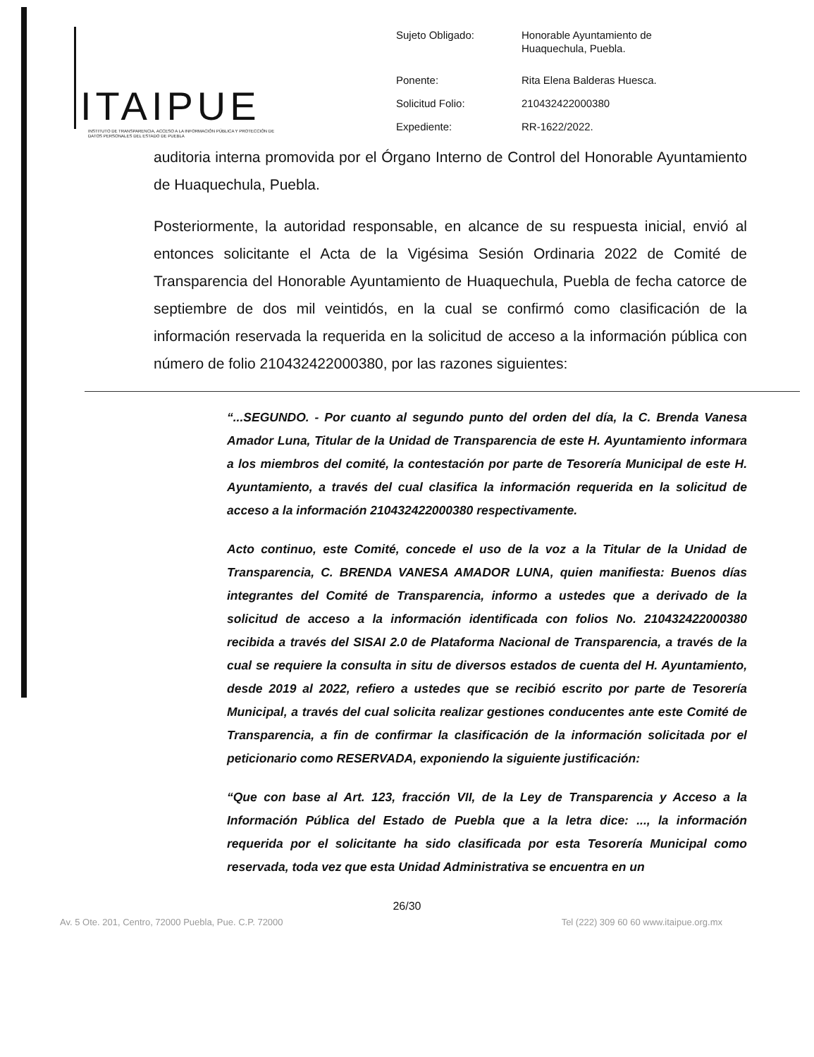ITAIPUE
INSTITUTO DE TRANSPARENCIA, ACCESO A LA INFORMACIÓN PÚBLICA Y PROTECCIÓN DE DATOS PERSONALES DEL ESTADO DE PUEBLA
| Sujeto Obligado: | Honorable Ayuntamiento de Huaquechula, Puebla. |
| Ponente: | Rita Elena Balderas Huesca. |
| Solicitud Folio: | 210432422000380 |
| Expediente: | RR-1622/2022. |
auditoria interna promovida por el Órgano Interno de Control del Honorable Ayuntamiento de Huaquechula, Puebla.
Posteriormente, la autoridad responsable, en alcance de su respuesta inicial, envió al entonces solicitante el Acta de la Vigésima Sesión Ordinaria 2022 de Comité de Transparencia del Honorable Ayuntamiento de Huaquechula, Puebla de fecha catorce de septiembre de dos mil veintidós, en la cual se confirmó como clasificación de la información reservada la requerida en la solicitud de acceso a la información pública con número de folio 210432422000380, por las razones siguientes:
“...SEGUNDO. - Por cuanto al segundo punto del orden del día, la C. Brenda Vanesa Amador Luna, Titular de la Unidad de Transparencia de este H. Ayuntamiento informara a los miembros del comité, la contestación por parte de Tesorería Municipal de este H. Ayuntamiento, a través del cual clasifica la información requerida en la solicitud de acceso a la información 210432422000380 respectivamente.
Acto continuo, este Comité, concede el uso de la voz a la Titular de la Unidad de Transparencia, C. BRENDA VANESA AMADOR LUNA, quien manifiesta: Buenos días integrantes del Comité de Transparencia, informo a ustedes que a derivado de la solicitud de acceso a la información identificada con folios No. 210432422000380 recibida a través del SISAI 2.0 de Plataforma Nacional de Transparencia, a través de la cual se requiere la consulta in situ de diversos estados de cuenta del H. Ayuntamiento, desde 2019 al 2022, refiero a ustedes que se recibió escrito por parte de Tesorería Municipal, a través del cual solicita realizar gestiones conducentes ante este Comité de Transparencia, a fin de confirmar la clasificación de la información solicitada por el peticionario como RESERVADA, exponiendo la siguiente justificación:
“Que con base al Art. 123, fracción VII, de la Ley de Transparencia y Acceso a la Información Pública del Estado de Puebla que a la letra dice: ..., la información requerida por el solicitante ha sido clasificada por esta Tesorería Municipal como reservada, toda vez que esta Unidad Administrativa se encuentra en un
26/30
Av. 5 Ote. 201, Centro, 72000 Puebla, Pue. C.P. 72000 Tel (222) 309 60 60 www.itaipue.org.mx